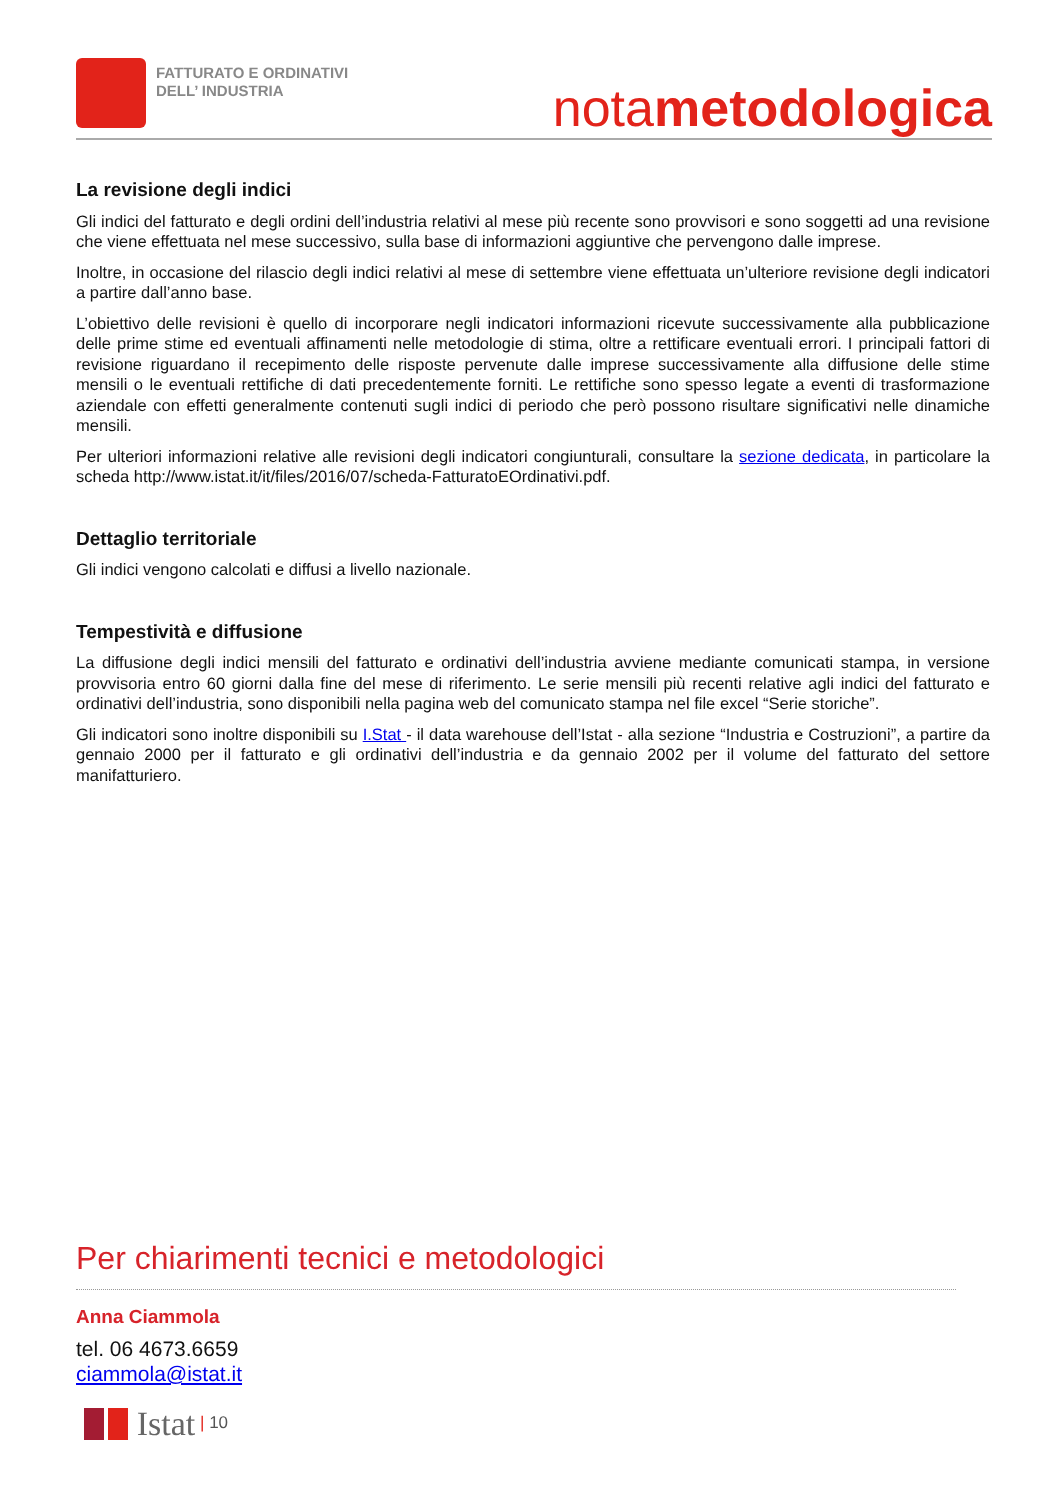FATTURATO E ORDINATIVI
DELL’ INDUSTRIA
notametodologica
La revisione degli indici
Gli indici del fatturato e degli ordini dell’industria relativi al mese più recente sono provvisori e sono soggetti ad una revisione che viene effettuata nel mese successivo, sulla base di informazioni aggiuntive che pervengono dalle imprese.
Inoltre, in occasione del rilascio degli indici relativi al mese di settembre viene effettuata un’ulteriore revisione degli indicatori a partire dall’anno base.
L’obiettivo delle revisioni è quello di incorporare negli indicatori informazioni ricevute successivamente alla pubblicazione delle prime stime ed eventuali affinamenti nelle metodologie di stima, oltre a rettificare eventuali errori. I principali fattori di revisione riguardano il recepimento delle risposte pervenute dalle imprese successivamente alla diffusione delle stime mensili o le eventuali rettifiche di dati precedentemente forniti. Le rettifiche sono spesso legate a eventi di trasformazione aziendale con effetti generalmente contenuti sugli indici di periodo che però possono risultare significativi nelle dinamiche mensili.
Per ulteriori informazioni relative alle revisioni degli indicatori congiunturali, consultare la sezione dedicata, in particolare la scheda http://www.istat.it/it/files/2016/07/scheda-FatturatoEOrdinativi.pdf.
Dettaglio territoriale
Gli indici vengono calcolati e diffusi a livello nazionale.
Tempestività e diffusione
La diffusione degli indici mensili del fatturato e ordinativi dell’industria avviene mediante comunicati stampa, in versione provvisoria entro 60 giorni dalla fine del mese di riferimento. Le serie mensili più recenti relative agli indici del fatturato e ordinativi dell’industria, sono disponibili nella pagina web del comunicato stampa nel file excel “Serie storiche”.
Gli indicatori sono inoltre disponibili su I.Stat - il data warehouse dell’Istat - alla sezione “Industria e Costruzioni”, a partire da gennaio 2000 per il fatturato e gli ordinativi dell’industria e da gennaio 2002 per il volume del fatturato del settore manifatturiero.
Per chiarimenti tecnici e metodologici
Anna Ciammola
tel. 06 4673.6659
ciammola@istat.it
Istat | 10